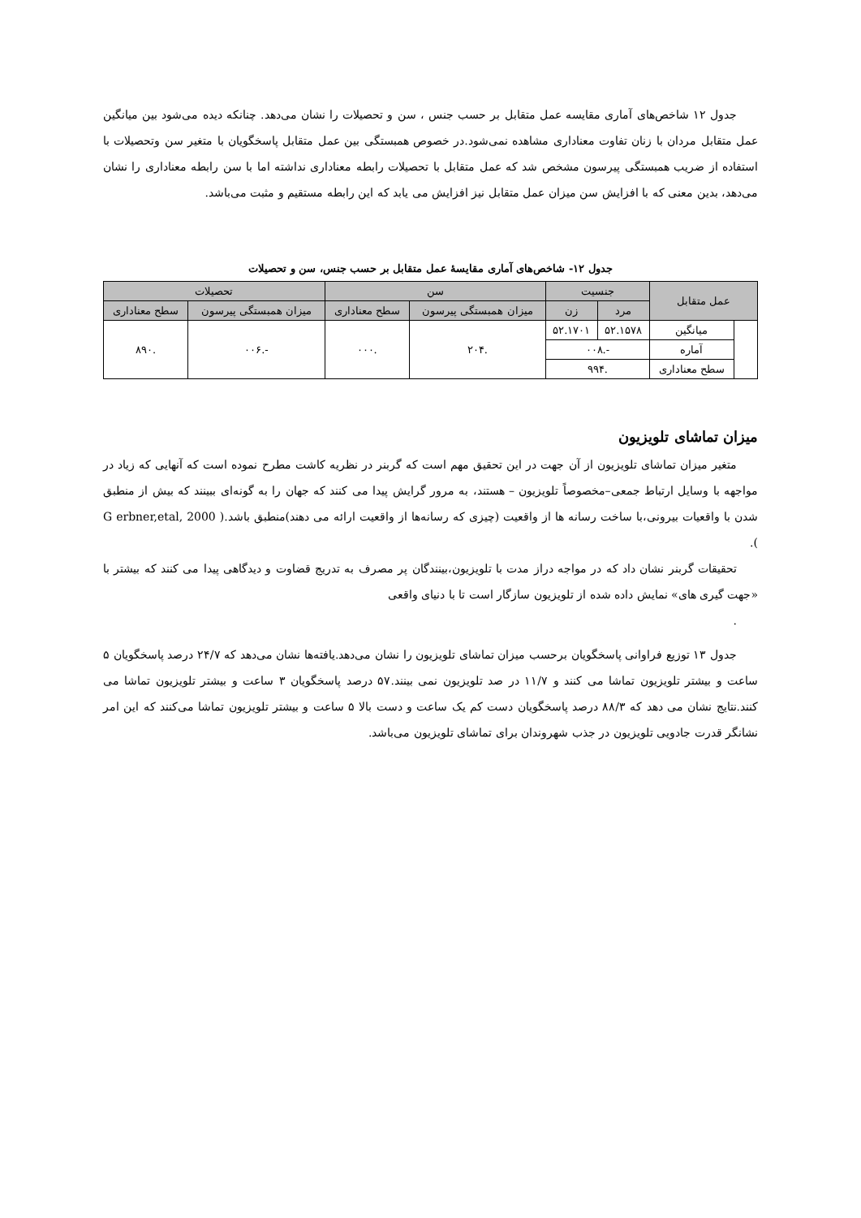جدول ۱۲ شاخص‌های آماری مقایسه عمل متقابل بر حسب جنس ، سن و تحصیلات را نشان می‌دهد. چنانکه دیده می‌شود بین میانگین عمل متقابل مردان با زنان تفاوت معناداری مشاهده نمی‌شود.در خصوص همبستگی بین عمل متقابل پاسخگویان با متغیر سن وتحصیلات با استفاده از ضریب همبستگی پیرسون مشخص شد که عمل متقابل با تحصیلات رابطه معناداری نداشته اما با سن رابطه معناداری را نشان می‌دهد، بدین معنی که با افزایش سن میزان عمل متقابل نیز افزایش می یابد که این رابطه مستقیم و مثبت می‌باشد.
جدول ۱۲- شاخص‌های آماری مقایسهٔ عمل متقابل بر حسب جنس، سن و تحصیلات
| عمل متقابل | | جنسیت | | سن | | تحصیلات | |
| --- | --- | --- | --- | --- | --- | --- | --- |
| | | مرد | زن | میزان همبستگی پیرسون | سطح معناداری | میزان همبستگی پیرسون | سطح معناداری |
| | میانگین | ۵۲.۱۵۷۸ | ۵۲.۱۷۰۱ | .۲۰۴ | .۰۰۰ | -.۰۰۶ | .۸۹۰ |
| | آماره | -.۰۰۸ | | | | | |
| | سطح معناداری | .۹۹۴ | | | | | |
میزان تماشای تلویزیون
متغیر میزان تماشای تلویزیون از آن جهت در این تحقیق مهم است که گربنر در نظریه کاشت مطرح نموده است که آنهایی که زیاد در مواجهه با وسایل ارتباط جمعی–مخصوصاً تلویزیون – هستند، به مرور گرایش پیدا می کنند که جهان را به گونه‌ای ببینند که بیش از منطبق شدن با واقعیات بیرونی،با ساخت رسانه ها از واقعیت (چیزی که رسانه‌ها از واقعیت ارائه می دهند)منطبق باشد.( G erbner,etal, 2000 ).
تحقیقات گربنر نشان داد که در مواجه دراز مدت با تلویزیون،بینندگان پر مصرف به تدریج قضاوت و دیدگاهی پیدا می کنند که بیشتر با «جهت گیری های» نمایش داده شده از تلویزیون سازگار است تا با دنیای واقعی
.
جدول ۱۳ توزیع فراوانی پاسخگویان برحسب میزان تماشای تلویزیون را نشان می‌دهد.یافته‌ها نشان می‌دهد که ۲۴/۷ درصد پاسخگویان ۵ ساعت و بیشتر تلویزیون تماشا می کنند و ۱۱/۷ در صد تلویزیون نمی بینند.۵۷ درصد پاسخگویان ۳ ساعت و بیشتر تلویزیون تماشا می کنند.نتایج نشان می دهد که ۸۸/۳ درصد پاسخگویان دست کم یک ساعت و دست بالا ۵ ساعت و بیشتر تلویزیون تماشا می‌کنند که این امر نشانگر قدرت جادویی تلویزیون در جذب شهروندان برای تماشای تلویزیون می‌باشد.